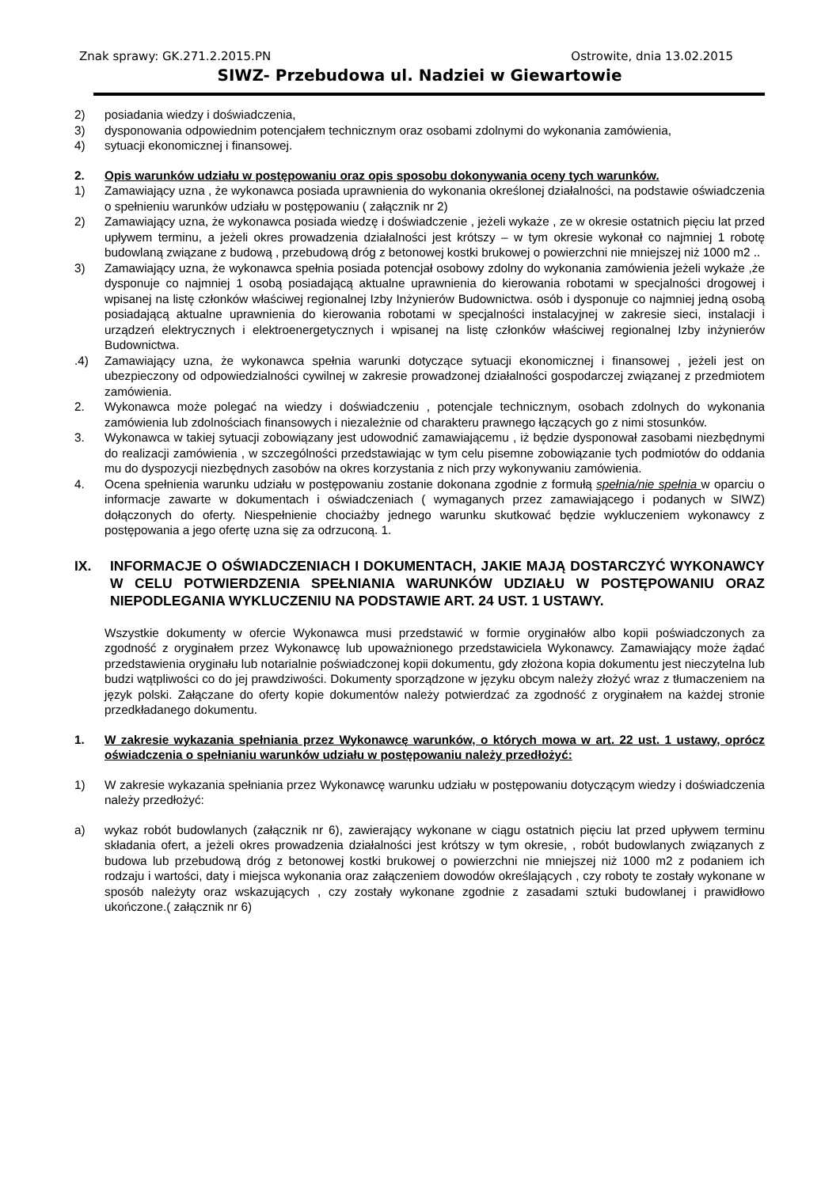Znak sprawy: GK.271.2.2015.PN Ostrowite, dnia 13.02.2015
SIWZ- Przebudowa ul. Nadziei w Giewartowie
2) posiadania wiedzy i doświadczenia,
3) dysponowania odpowiednim potencjałem technicznym oraz osobami zdolnymi do wykonania zamówienia,
4) sytuacji ekonomicznej i finansowej.
2. Opis warunków udziału w postępowaniu oraz opis sposobu dokonywania oceny tych warunków.
1) Zamawiający uzna , że wykonawca posiada uprawnienia do wykonania określonej działalności, na podstawie oświadczenia o spełnieniu warunków udziału w postępowaniu ( załącznik nr 2)
2) Zamawiający uzna, że wykonawca posiada wiedzę i doświadczenie , jeżeli wykaże , ze w okresie ostatnich pięciu lat przed upływem terminu, a jeżeli okres prowadzenia działalności jest krótszy – w tym okresie wykonał co najmniej 1 robotę budowlaną związane z budową , przebudową dróg z betonowej kostki brukowej o powierzchni nie mniejszej niż 1000 m2 ..
3) Zamawiający uzna, że wykonawca spełnia posiada potencjał osobowy zdolny do wykonania zamówienia jeżeli wykaże ,że dysponuje co najmniej 1 osobą posiadającą aktualne uprawnienia do kierowania robotami w specjalności drogowej i wpisanej na listę członków właściwej regionalnej Izby Inżynierów Budownictwa. osób i dysponuje co najmniej jedną osobą posiadającą aktualne uprawnienia do kierowania robotami w specjalności instalacyjnej w zakresie sieci, instalacji i urządzeń elektrycznych i elektroenergetycznych i wpisanej na listę członków właściwej regionalnej Izby inżynierów Budownictwa.
.4) Zamawiający uzna, że wykonawca spełnia warunki dotyczące sytuacji ekonomicznej i finansowej , jeżeli jest on ubezpieczony od odpowiedzialności cywilnej w zakresie prowadzonej działalności gospodarczej związanej z przedmiotem zamówienia.
2. Wykonawca może polegać na wiedzy i doświadczeniu , potencjale technicznym, osobach zdolnych do wykonania zamówienia lub zdolnościach finansowych i niezależnie od charakteru prawnego łączących go z nimi stosunków.
3. Wykonawca w takiej sytuacji zobowiązany jest udowodnić zamawiającemu , iż będzie dysponował zasobami niezbędnymi do realizacji zamówienia , w szczególności przedstawiając w tym celu pisemne zobowiązanie tych podmiotów do oddania mu do dyspozycji niezbędnych zasobów na okres korzystania z nich przy wykonywaniu zamówienia.
4. Ocena spełnienia warunku udziału w postępowaniu zostanie dokonana zgodnie z formułą spełnia/nie spełnia w oparciu o informacje zawarte w dokumentach i oświadczeniach ( wymaganych przez zamawiającego i podanych w SIWZ) dołączonych do oferty. Niespełnienie chociażby jednego warunku skutkować będzie wykluczeniem wykonawcy z postępowania a jego ofertę uzna się za odrzuconą. 1.
IX. INFORMACJE O OŚWIADCZENIACH I DOKUMENTACH, JAKIE MAJĄ DOSTARCZYĆ WYKONAWCY W CELU POTWIERDZENIA SPEŁNIANIA WARUNKÓW UDZIAŁU W POSTĘPOWANIU ORAZ NIEPODLEGANIA WYKLUCZENIU NA PODSTAWIE ART. 24 UST. 1 USTAWY.
Wszystkie dokumenty w ofercie Wykonawca musi przedstawić w formie oryginałów albo kopii poświadczonych za zgodność z oryginałem przez Wykonawcę lub upoważnionego przedstawiciela Wykonawcy. Zamawiający może żądać przedstawienia oryginału lub notarialnie poświadczonej kopii dokumentu, gdy złożona kopia dokumentu jest nieczytelna lub budzi wątpliwości co do jej prawdziwości. Dokumenty sporządzone w języku obcym należy złożyć wraz z tłumaczeniem na język polski. Załączane do oferty kopie dokumentów należy potwierdzać za zgodność z oryginałem na każdej stronie przedkładanego dokumentu.
1. W zakresie wykazania spełniania przez Wykonawcę warunków, o których mowa w art. 22 ust. 1 ustawy, oprócz oświadczenia o spełnianiu warunków udziału w postępowaniu należy przedłożyć:
1) W zakresie wykazania spełniania przez Wykonawcę warunku udziału w postępowaniu dotyczącym wiedzy i doświadczenia należy przedłożyć:
a) wykaz robót budowlanych (załącznik nr 6), zawierający wykonane w ciągu ostatnich pięciu lat przed upływem terminu składania ofert, a jeżeli okres prowadzenia działalności jest krótszy w tym okresie, , robót budowlanych związanych z budowa lub przebudową dróg z betonowej kostki brukowej o powierzchni nie mniejszej niż 1000 m2 z podaniem ich rodzaju i wartości, daty i miejsca wykonania oraz załączeniem dowodów określających , czy roboty te zostały wykonane w sposób należyty oraz wskazujących , czy zostały wykonane zgodnie z zasadami sztuki budowlanej i prawidłowo ukończone.( załącznik nr 6)